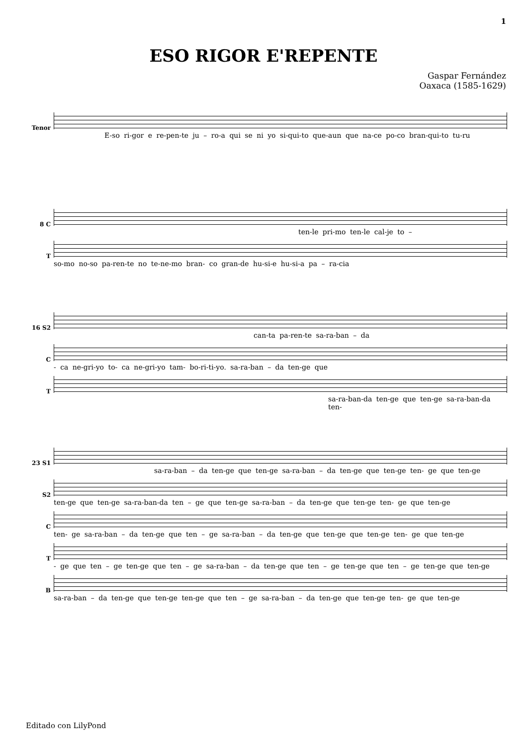1
ESO RIGOR E'REPENTE
Gaspar Fernández
Oaxaca (1585-1629)
Tenor
E-so ri-gor e re-pen-te ju – ro-a qui se ni yo si-qui-to que-aun que na-ce po-co bran-qui-to tu-ru
8 C
ten-le pri-mo ten-le cal-je to –
T
so-mo no-so pa-ren-te no te-ne-mo bran- co gran-de hu-si-e hu-si-a pa – ra-cia
16 S2
can-ta pa-ren-te sa-ra-ban – da
C
- ca ne-gri-yo to- ca ne-gri-yo tam- bo-ri-ti-yo. sa-ra-ban – da ten-ge que
T
sa-ra-ban-da ten-ge que ten-ge sa-ra-ban-da ten-
23 S1
sa-ra-ban – da ten-ge que ten-ge sa-ra-ban – da ten-ge que ten-ge ten- ge que ten-ge
S2
ten-ge que ten-ge sa-ra-ban-da ten – ge que ten-ge sa-ra-ban – da ten-ge que ten-ge ten- ge que ten-ge
C
ten- ge sa-ra-ban – da ten-ge que ten – ge sa-ra-ban – da ten-ge que ten-ge que ten-ge ten- ge que ten-ge
T
- ge que ten – ge ten-ge que ten – ge sa-ra-ban – da ten-ge que ten – ge ten-ge que ten – ge ten-ge que ten-ge
B
sa-ra-ban – da ten-ge que ten-ge ten-ge que ten – ge sa-ra-ban – da ten-ge que ten-ge ten- ge que ten-ge
Editado con LilyPond